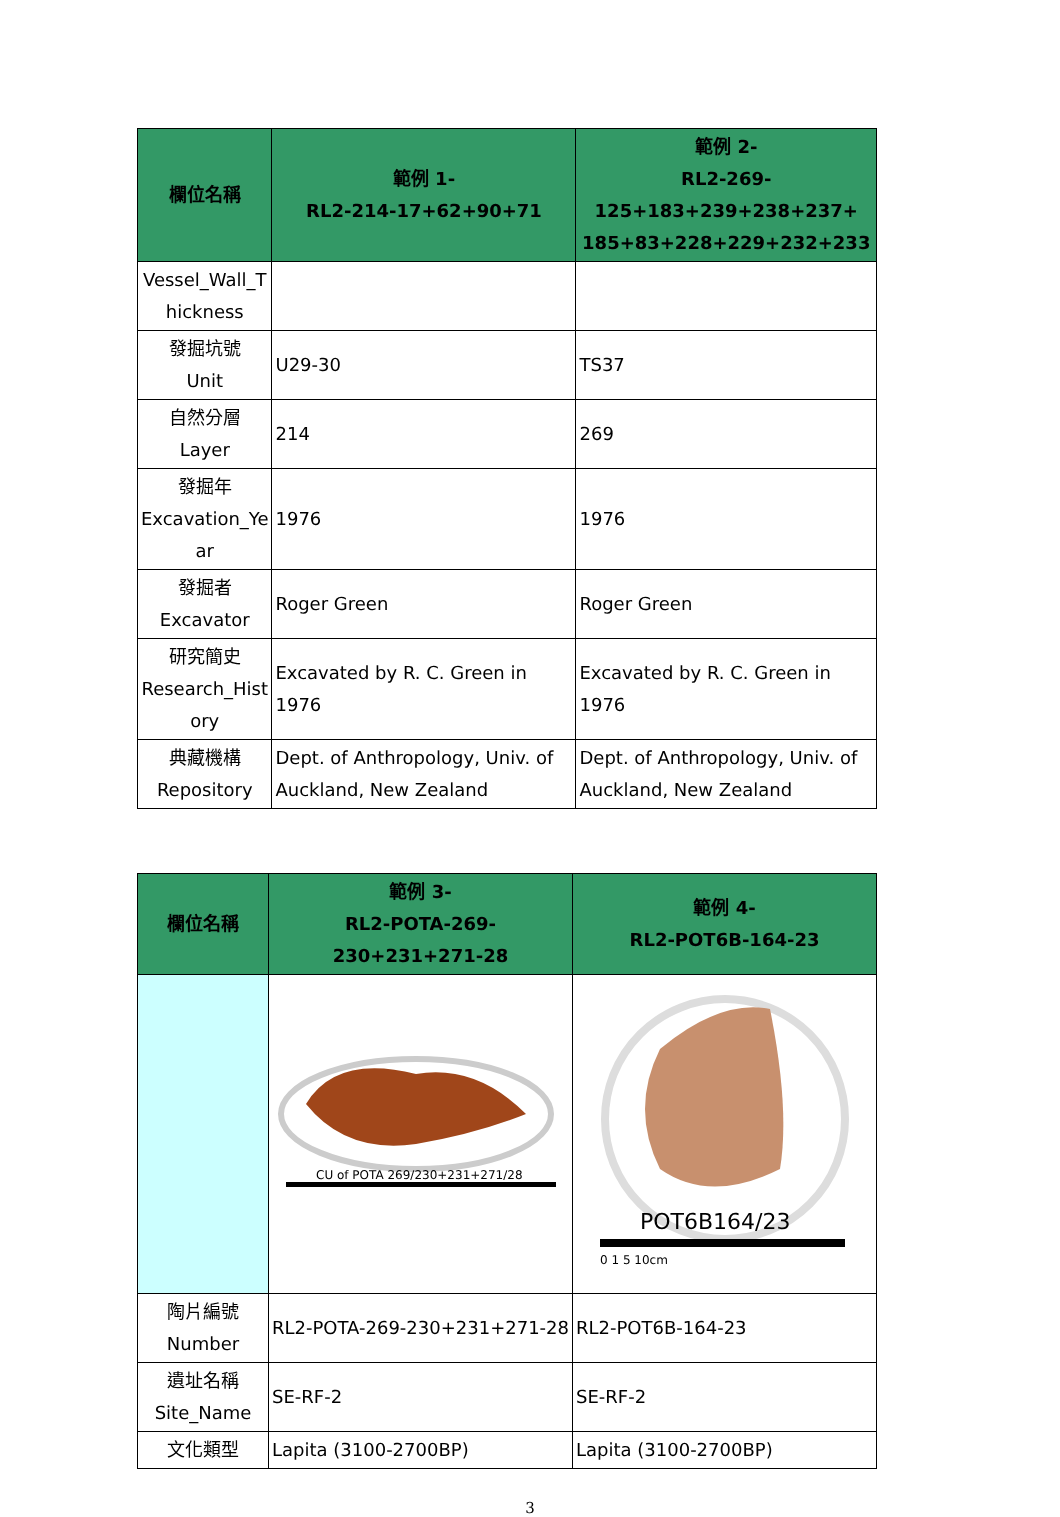| 欄位名稱 | 範例 1- RL2-214-17+62+90+71 | 範例 2- RL2-269-125+183+239+238+237+ 185+83+228+229+232+233 |
| --- | --- | --- |
| Vessel_Wall_T hickness | | |
| 發掘坑號 Unit | U29-30 | TS37 |
| 自然分層 Layer | 214 | 269 |
| 發掘年 Excavation_Ye ar | 1976 | 1976 |
| 發掘者 Excavator | Roger Green | Roger Green |
| 研究簡史 Research_Hist ory | Excavated by R. C. Green in 1976 | Excavated by R. C. Green in 1976 |
| 典藏機構 Repository | Dept. of Anthropology, Univ. of Auckland, New Zealand | Dept. of Anthropology, Univ. of Auckland, New Zealand |
| 欄位名稱 | 範例 3- RL2-POTA-269-230+231+271-28 | 範例 4- RL2-POT6B-164-23 |
| --- | --- | --- |
| | CU of POTA 269/230+231+271/28 | POT6B164/23 0 1 5 10cm |
| 陶片編號 Number | RL2-POTA-269-230+231+271-28 | RL2-POT6B-164-23 |
| 遺址名稱 Site_Name | SE-RF-2 | SE-RF-2 |
| 文化類型 | Lapita (3100-2700BP) | Lapita (3100-2700BP) |
3